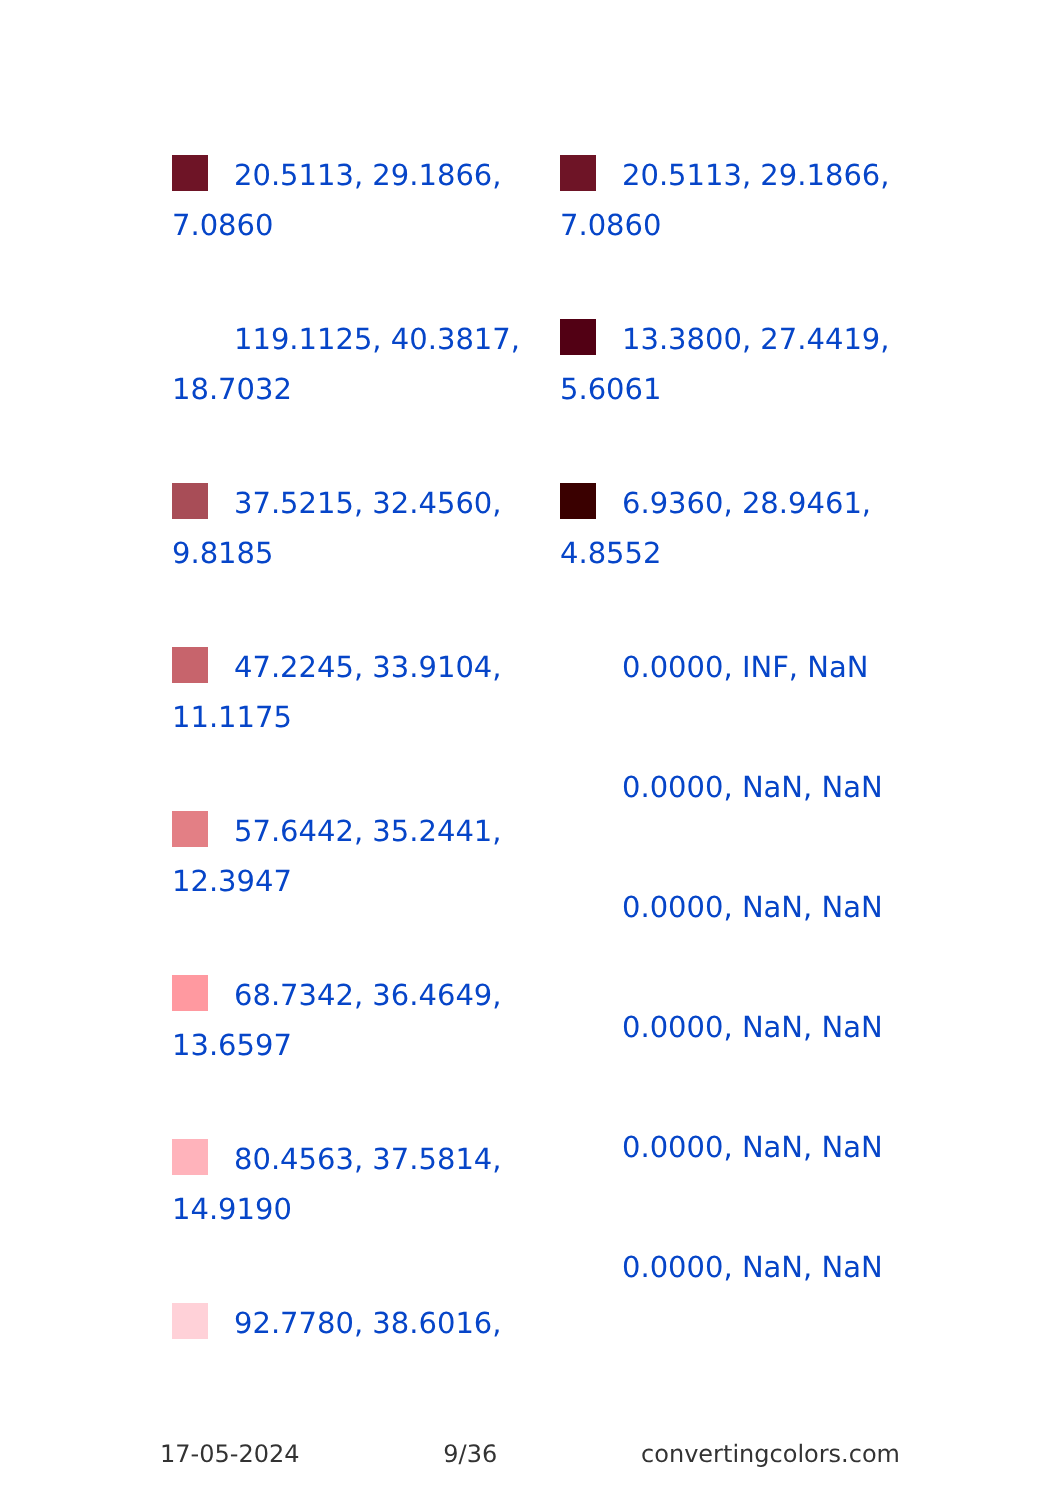20.5113, 29.1866, 7.0860
119.1125, 40.3817, 18.7032
37.5215, 32.4560, 9.8185
47.2245, 33.9104, 11.1175
57.6442, 35.2441, 12.3947
68.7342, 36.4649, 13.6597
80.4563, 37.5814, 14.9190
92.7780, 38.6016,
20.5113, 29.1866, 7.0860
13.3800, 27.4419, 5.6061
6.9360, 28.9461, 4.8552
0.0000, INF, NaN
0.0000, NaN, NaN
0.0000, NaN, NaN
0.0000, NaN, NaN
0.0000, NaN, NaN
0.0000, NaN, NaN
17-05-2024 9/36 convertingcolors.com